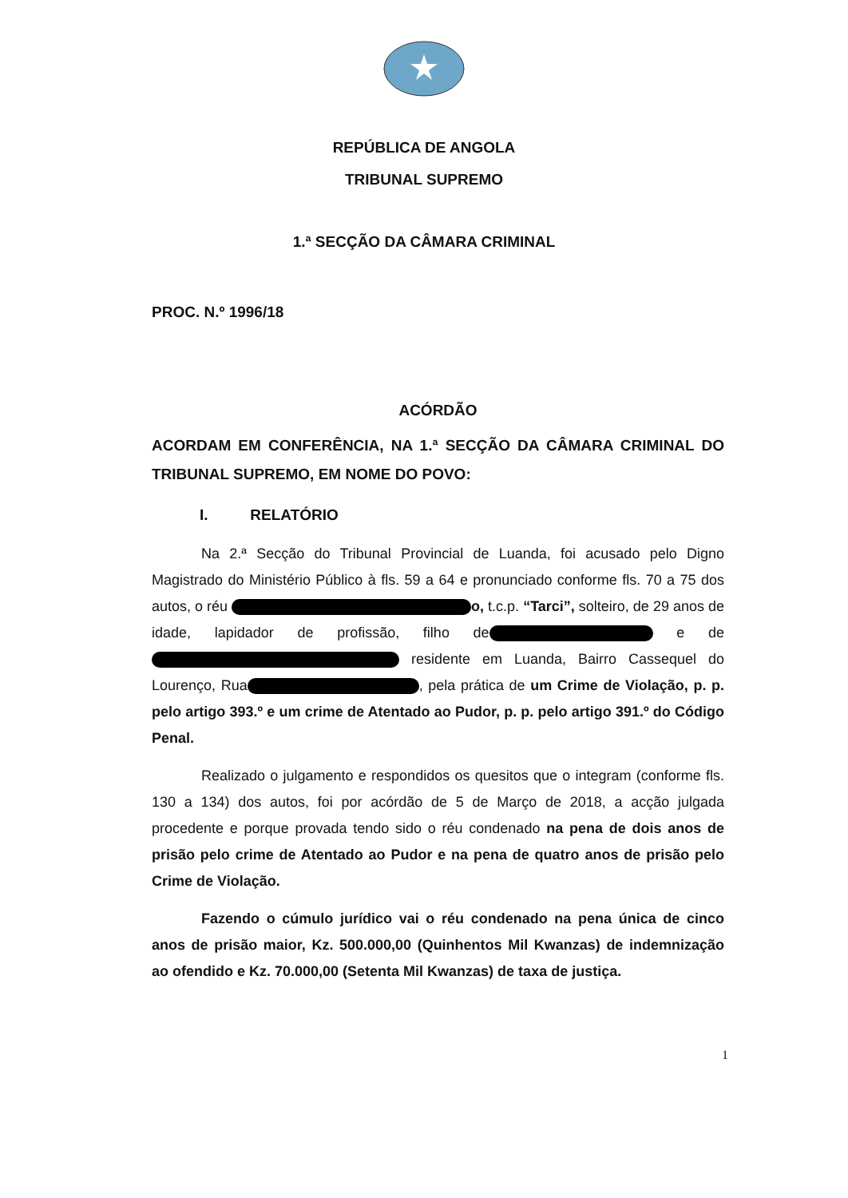REPÚBLICA DE ANGOLA
TRIBUNAL SUPREMO
1.ª SECÇÃO DA CÂMARA CRIMINAL
PROC. N.º 1996/18
ACÓRDÃO
ACORDAM EM CONFERÊNCIA, NA 1.ª SECÇÃO DA CÂMARA CRIMINAL DO TRIBUNAL SUPREMO, EM NOME DO POVO:
I. RELATÓRIO
Na 2.ª Secção do Tribunal Provincial de Luanda, foi acusado pelo Digno Magistrado do Ministério Público à fls. 59 a 64 e pronunciado conforme fls. 70 a 75 dos autos, o réu o, t.c.p. “Tarci”, solteiro, de 29 anos de idade, lapidador de profissão, filho de e de residente em Luanda, Bairro Cassequel do Lourenço, Rua , pela prática de um Crime de Violação, p. p. pelo artigo 393.º e um crime de Atentado ao Pudor, p. p. pelo artigo 391.º do Código Penal.
Realizado o julgamento e respondidos os quesitos que o integram (conforme fls. 130 a 134) dos autos, foi por acórdão de 5 de Março de 2018, a acção julgada procedente e porque provada tendo sido o réu condenado na pena de dois anos de prisão pelo crime de Atentado ao Pudor e na pena de quatro anos de prisão pelo Crime de Violação.
Fazendo o cúmulo jurídico vai o réu condenado na pena única de cinco anos de prisão maior, Kz. 500.000,00 (Quinhentos Mil Kwanzas) de indemnização ao ofendido e Kz. 70.000,00 (Setenta Mil Kwanzas) de taxa de justiça.
1